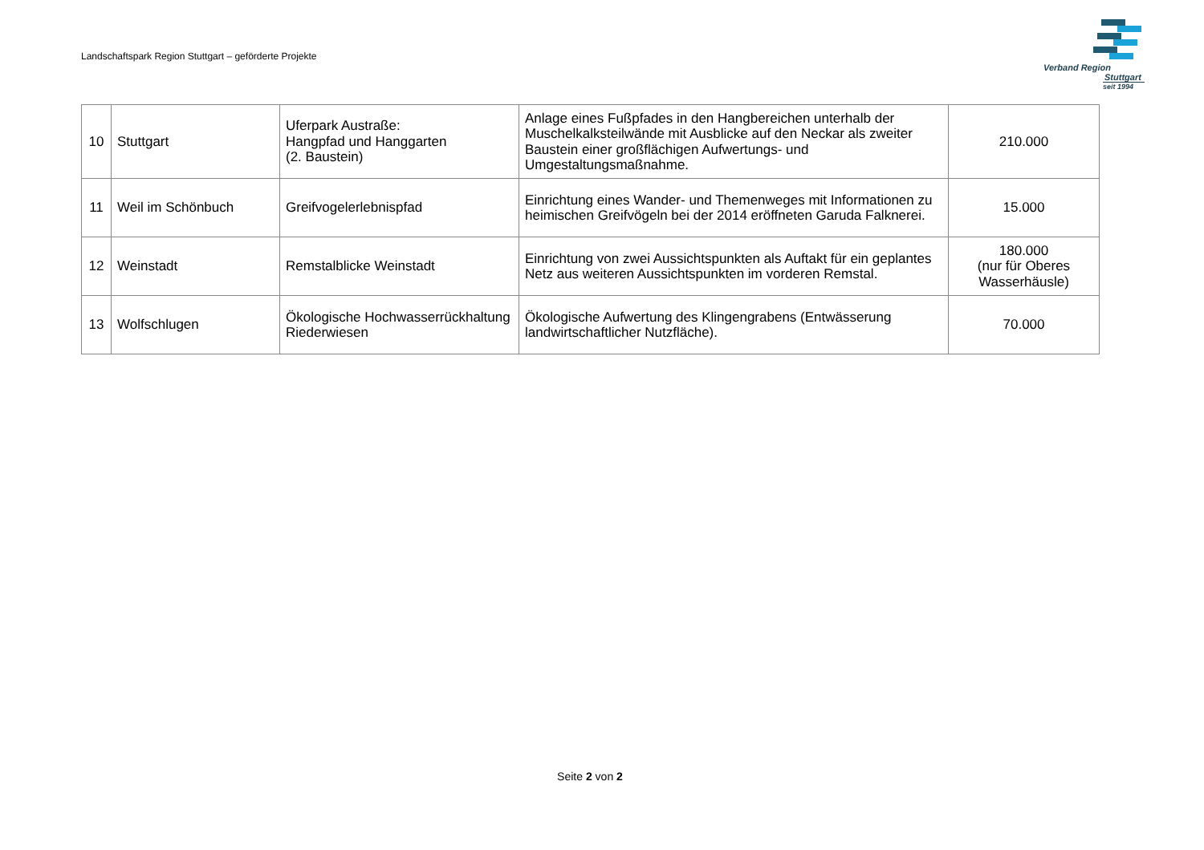Landschaftspark Region Stuttgart – geförderte Projekte
Verband Region
Stuttgart
seit 1994
| 10 | Stuttgart | Uferpark Austraße: Hangpfad und Hanggarten (2. Baustein) | Anlage eines Fußpfades in den Hangbereichen unterhalb der Muschelkalksteilwände mit Ausblicke auf den Neckar als zweiter Baustein einer großflächigen Aufwertungs- und Umgestaltungsmaßnahme. | 210.000 |
| 11 | Weil im Schönbuch | Greifvogelerlebnispfad | Einrichtung eines Wander- und Themenweges mit Informationen zu heimischen Greifvögeln bei der 2014 eröffneten Garuda Falknerei. | 15.000 |
| 12 | Weinstadt | Remstalblicke Weinstadt | Einrichtung von zwei Aussichtspunkten als Auftakt für ein geplantes Netz aus weiteren Aussichtspunkten im vorderen Remstal. | 180.000 (nur für Oberes Wasserhäusle) |
| 13 | Wolfschlugen | Ökologische Hochwasserrückhaltung Riederwiesen | Ökologische Aufwertung des Klingengrabens (Entwässerung landwirtschaftlicher Nutzfläche). | 70.000 |
Seite 2 von 2